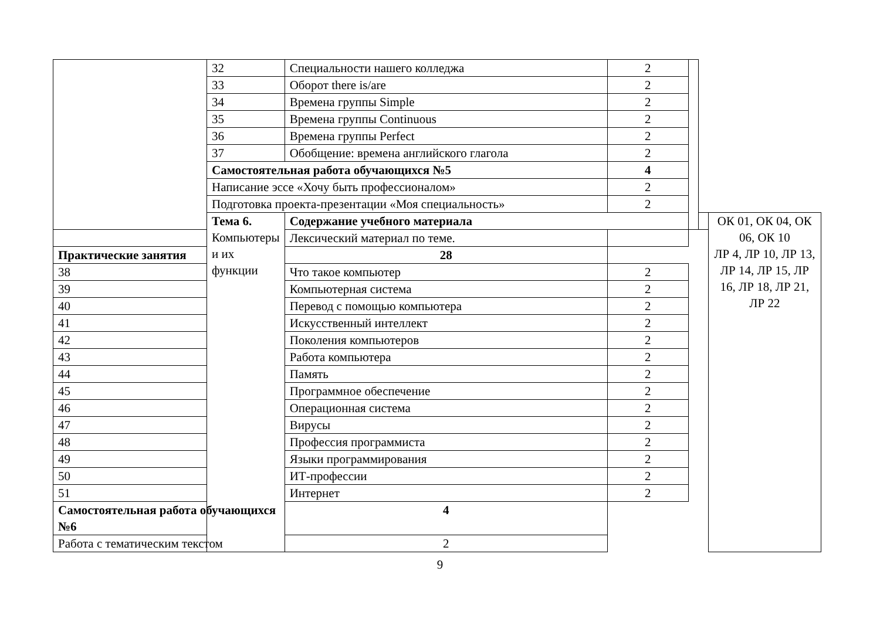| | 32 | Специальности нашего колледжа | 2 | | | |
| | 33 | Оборот there is/are | 2 | | | |
| | 34 | Времена группы Simple | 2 | | | |
| | 35 | Времена группы Continuous | 2 | | | |
| | 36 | Времена группы Perfect | 2 | | | |
| | 37 | Обобщение: времена английского глагола | 2 | | | |
| | Самостоятельная работа обучающихся №5 | | 4 | | | |
| | Написание эссе «Хочу быть профессионалом» | | 2 | | | |
| | Подготовка проекта-презентации «Моя специальность» | | 2 | | | |
| | Тема 6. Компьютеры и их функции | Содержание учебного материала | | | | ОК 01, ОК 04, ОК 06, ОК 10 ЛР 4, ЛР 10, ЛР 13, ЛР 14, ЛР 15, ЛР 16, ЛР 18, ЛР 21, ЛР 22 |
| | | Лексический материал по теме. | | | | |
| Практические занятия | | 28 | | | | |
| 38 | | Что такое компьютер | 2 | | | |
| 39 | | Компьютерная система | 2 | | | |
| 40 | | Перевод с помощью компьютера | 2 | | | |
| 41 | | Искусственный интеллект | 2 | | | |
| 42 | | Поколения компьютеров | 2 | | | |
| 43 | | Работа компьютера | 2 | | | |
| 44 | | Память | 2 | | | |
| 45 | | Программное обеспечение | 2 | | | |
| 46 | | Операционная система | 2 | | | |
| 47 | | Вирусы | 2 | | | |
| 48 | | Профессия программиста | 2 | | | |
| 49 | | Языки программирования | 2 | | | |
| 50 | | ИТ-профессии | 2 | | | |
| 51 | | Интернет | 2 | | | |
| Самостоятельная работа обучающихся №6 | | 4 | | | | |
| Работа с тематическим текстом | | 2 | | | | |
9